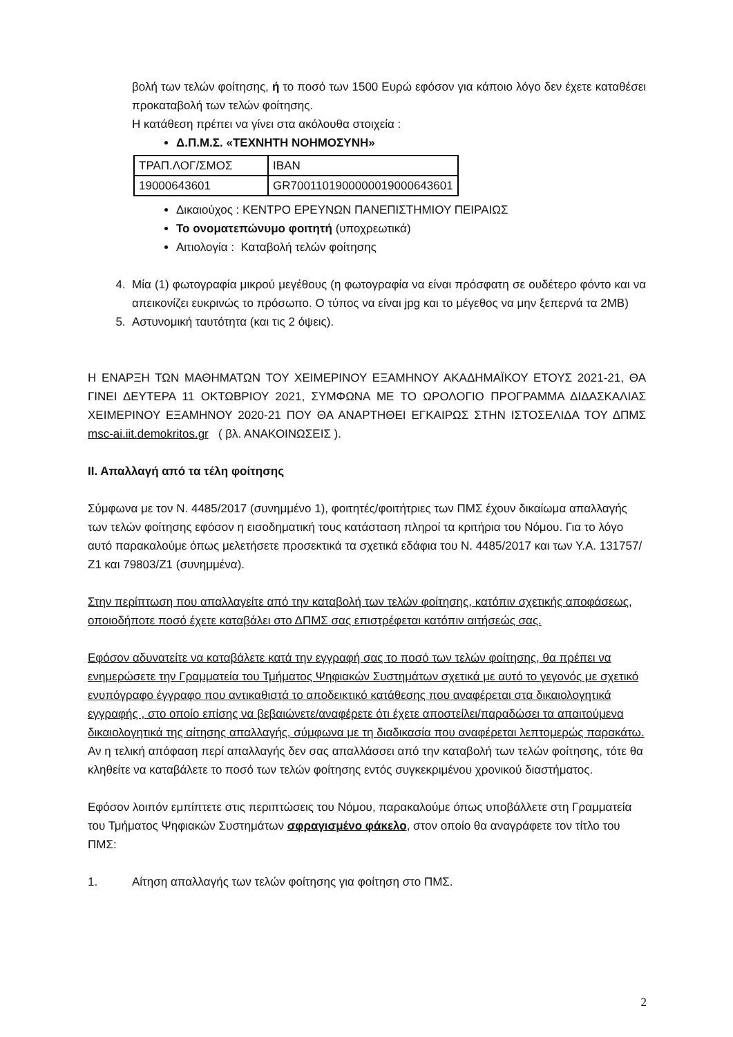βολή των τελών φοίτησης, ή το ποσό των 1500 Ευρώ εφόσον για κάποιο λόγο δεν έχετε καταθέσει προκαταβολή των τελών φοίτησης.
Η κατάθεση πρέπει να γίνει στα ακόλουθα στοιχεία :
Δ.Π.Μ.Σ. «ΤΕΧΝΗΤΗ ΝΟΗΜΟΣΥΝΗ»
| ΤΡΑΠ.ΛΟΓ/ΣΜΟΣ | IBAN |
| 19000643601 | GR7001101900000019000643601 |
Δικαιούχος : ΚΕΝΤΡΟ ΕΡΕΥΝΩΝ ΠΑΝΕΠΙΣΤΗΜΙΟΥ ΠΕΙΡΑΙΩΣ
Το ονοματεπώνυμο φοιτητή (υποχρεωτικά)
Αιτιολογία : Καταβολή τελών φοίτησης
4. Μία (1) φωτογραφία μικρού μεγέθους (η φωτογραφία να είναι πρόσφατη σε ουδέτερο φόντο και να απεικονίζει ευκρινώς το πρόσωπο. Ο τύπος να είναι jpg και το μέγεθος να μην ξεπερνά τα 2MB)
5. Αστυνομική ταυτότητα (και τις 2 όψεις).
Η ΕΝΑΡΞΗ ΤΩΝ ΜΑΘΗΜΑΤΩΝ ΤΟΥ ΧΕΙΜΕΡΙΝΟΥ ΕΞΑΜΗΝΟΥ ΑΚΑΔΗΜΑΪΚΟΥ ΕΤΟΥΣ 2021-21, ΘΑ ΓΙΝΕΙ ΔΕΥΤΕΡΑ 11 ΟΚΤΩΒΡΙΟΥ 2021, ΣΥΜΦΩΝΑ ΜΕ ΤΟ ΩΡΟΛΟΓΙΟ ΠΡΟΓΡΑΜΜΑ ΔΙΔΑΣΚΑΛΙΑΣ ΧΕΙΜΕΡΙΝΟΥ ΕΞΑΜΗΝΟΥ 2020-21 ΠΟΥ ΘΑ ΑΝΑΡΤΗΘΕΙ ΕΓΚΑΙΡΩΣ ΣΤΗΝ ΙΣΤΟΣΕΛΙΔΑ ΤΟΥ ΔΠΜΣ msc-ai.iit.demokritos.gr ( βλ. ΑΝΑΚΟΙΝΩΣΕΙΣ ).
ΙΙ. Απαλλαγή από τα τέλη φοίτησης
Σύμφωνα με τον Ν. 4485/2017 (συνημμένο 1), φοιτητές/φοιτήτριες των ΠΜΣ έχουν δικαίωμα απαλλαγής των τελών φοίτησης εφόσον η εισοδηματική τους κατάσταση πληροί τα κριτήρια του Νόμου. Για το λόγο αυτό παρακαλούμε όπως μελετήσετε προσεκτικά τα σχετικά εδάφια του Ν. 4485/2017 και των Υ.Α. 131757/Ζ1 και 79803/Ζ1 (συνημμένα).
Στην περίπτωση που απαλλαγείτε από την καταβολή των τελών φοίτησης, κατόπιν σχετικής αποφάσεως, οποιοδήποτε ποσό έχετε καταβάλει στο ΔΠΜΣ σας επιστρέφεται κατόπιν αιτήσεώς σας.
Εφόσον αδυνατείτε να καταβάλετε κατά την εγγραφή σας το ποσό των τελών φοίτησης, θα πρέπει να ενημερώσετε την Γραμματεία του Τμήματος Ψηφιακών Συστημάτων σχετικά με αυτό το γεγονός με σχετικό ενυπόγραφο έγγραφο που αντικαθιστά το αποδεικτικό κατάθεσης που αναφέρεται στα δικαιολογητικά εγγραφής , στο οποίο επίσης να βεβαιώνετε/αναφέρετε ότι έχετε αποστείλει/παραδώσει τα απαιτούμενα δικαιολογητικά της αίτησης απαλλαγής, σύμφωνα με τη διαδικασία που αναφέρεται λεπτομερώς παρακάτω.
Αν η τελική απόφαση περί απαλλαγής δεν σας απαλλάσσει από την καταβολή των τελών φοίτησης, τότε θα κληθείτε να καταβάλετε το ποσό των τελών φοίτησης εντός συγκεκριμένου χρονικού διαστήματος.
Εφόσον λοιπόν εμπίπτετε στις περιπτώσεις του Νόμου, παρακαλούμε όπως υποβάλλετε στη Γραμματεία του Τμήματος Ψηφιακών Συστημάτων σφραγισμένο φάκελο, στον οποίο θα αναγράφετε τον τίτλο του ΠΜΣ:
1. Αίτηση απαλλαγής των τελών φοίτησης για φοίτηση στο ΠΜΣ.
2